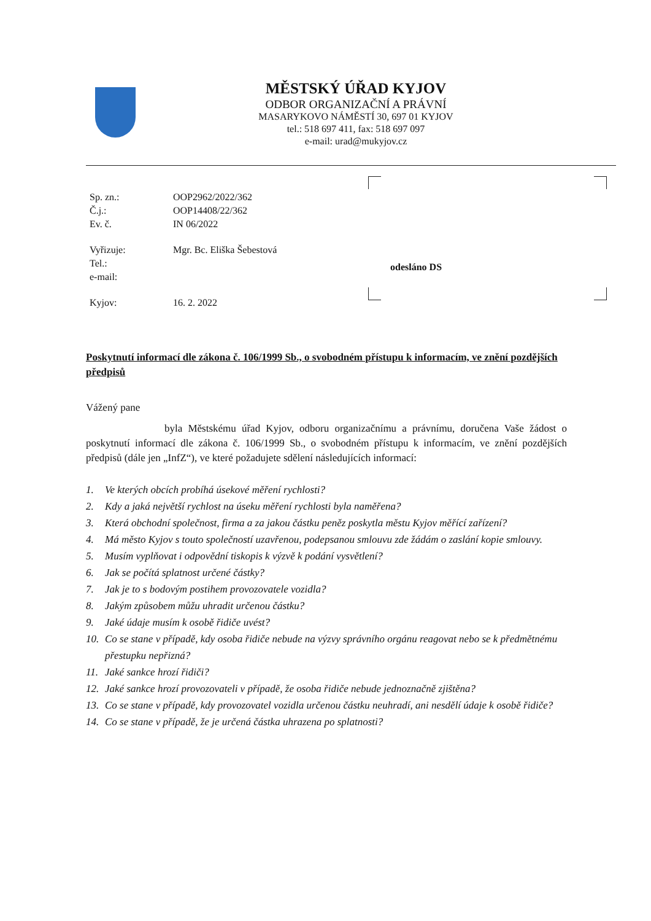MĚSTSKÝ ÚŘAD KYJOV
ODBOR ORGANIZAČNÍ A PRÁVNÍ
MASARYKOVO NÁMĚSTÍ 30, 697 01 KYJOV
tel.: 518 697 411, fax: 518 697 097
e-mail: urad@mukyjov.cz
| Sp. zn.: | OOP2962/2022/362 |
| Č.j.: | OOP14408/22/362 |
| Ev. č. | IN 06/2022 |
| Vyřizuje: | Mgr. Bc. Eliška Šebestová |
| Tel.: | |
| e-mail: | |
| Kyjov: | 16. 2. 2022 |
odesláno DS
Poskytnutí informací dle zákona č. 106/1999 Sb., o svobodném přístupu k informacím, ve znění pozdějších předpisů
Vážený pane
byla Městskému úřad Kyjov, odboru organizačnímu a právnímu, doručena Vaše žádost o poskytnutí informací dle zákona č. 106/1999 Sb., o svobodném přístupu k informacím, ve znění pozdějších předpisů (dále jen „InfZ“), ve které požadujete sdělení následujících informací:
1. Ve kterých obcích probíhá úsekové měření rychlosti?
2. Kdy a jaká největší rychlost na úseku měření rychlosti byla naměřena?
3. Která obchodní společnost, firma a za jakou částku peněz poskytla městu Kyjov měřící zařízení?
4. Má město Kyjov s touto společností uzavřenou, podepsanou smlouvu zde žádám o zaslání kopie smlouvy.
5. Musím vyplňovat i odpovědní tiskopis k výzvě k podání vysvětlení?
6. Jak se počítá splatnost určené částky?
7. Jak je to s bodovým postihem provozovatele vozidla?
8. Jakým způsobem můžu uhradit určenou částku?
9. Jaké údaje musím k osobě řidiče uvést?
10. Co se stane v případě, kdy osoba řidiče nebude na výzvy správního orgánu reagovat nebo se k předmětnému přestupku nepřizná?
11. Jaké sankce hrozí řidiči?
12. Jaké sankce hrozí provozovateli v případě, že osoba řidiče nebude jednoznačně zjištěna?
13. Co se stane v případě, kdy provozovatel vozidla určenou částku neuhradí, ani nesdělí údaje k osobě řidiče?
14. Co se stane v případě, že je určená částka uhrazena po splatnosti?